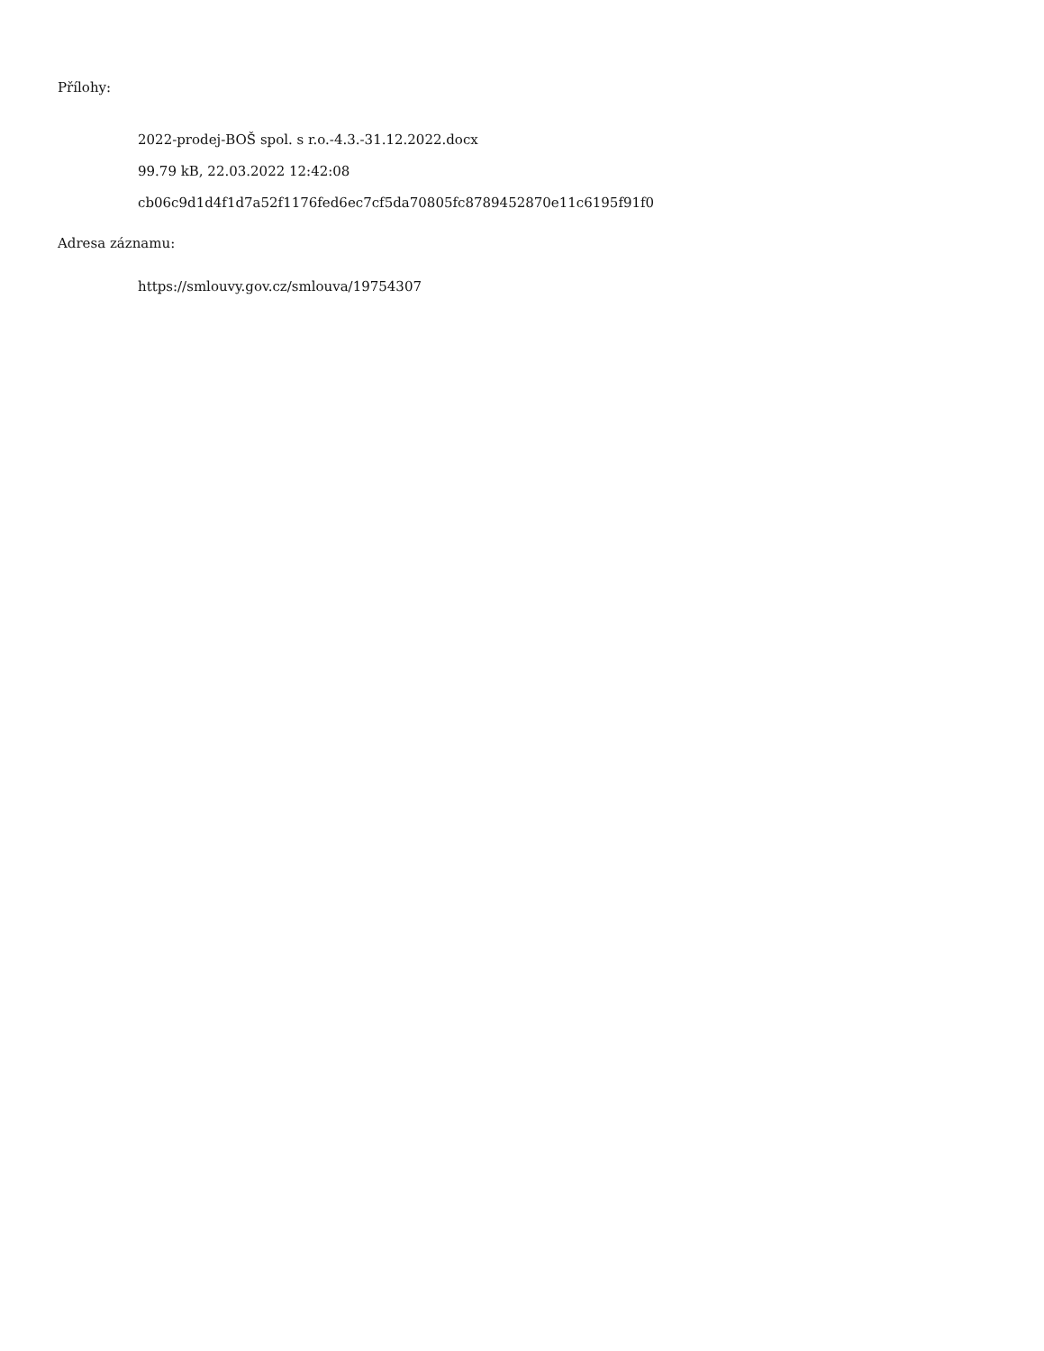Přílohy:
2022-prodej-BOŠ spol. s r.o.-4.3.-31.12.2022.docx
99.79 kB, 22.03.2022 12:42:08
cb06c9d1d4f1d7a52f1176fed6ec7cf5da70805fc8789452870e11c6195f91f0
Adresa záznamu:
https://smlouvy.gov.cz/smlouva/19754307